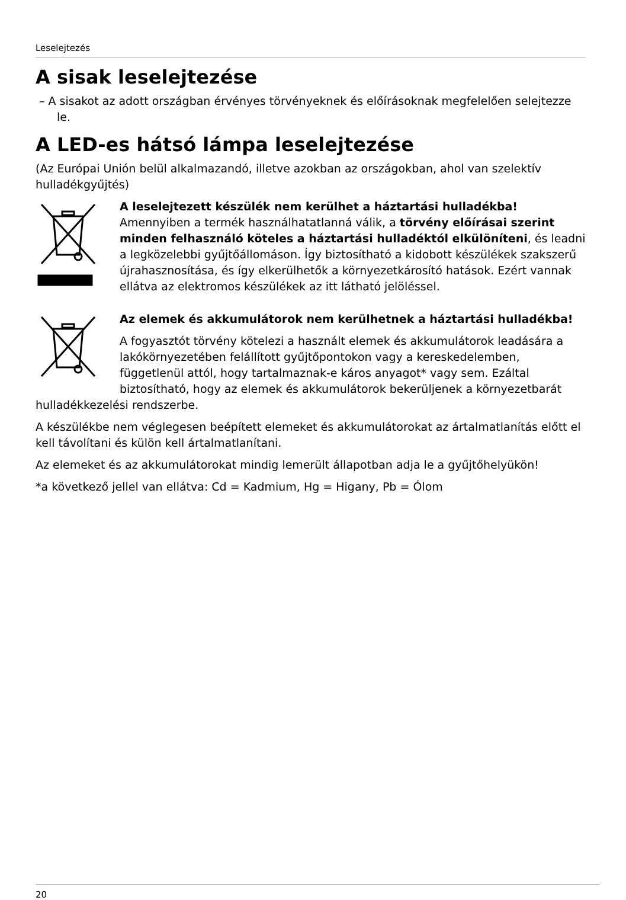Leselejtezés
A sisak leselejtezése
– A sisakot az adott országban érvényes törvényeknek és előírásoknak megfelelő­en selejtezze le.
A LED-es hátsó lámpa leselejtezése
(Az Európai Unión belül alkalmazandó, illetve azokban az országokban, ahol van szelektív hulladékgyűjtés)
A leselejtezett készülék nem kerülhet a háztartási hulladékba!
Amennyiben a termék használhatatlanná válik, a törvény előírásai szerint minden felhasználó köteles a háztartási hulladéktól elkülöníteni, és leadni a legközelebbi gyűjtőállomáson. Így biztosítható a kidobott készülékek szakszerű újrahasznosítása, és így elkerülhetők a környezetkárosító hatások. Ezért vannak ellátva az elektromos készülékek az itt látható jelöléssel.
Az elemek és akkumulátorok nem kerülhetnek a háztartási hulladékba!
A fogyasztót törvény kötelezi a használt elemek és akkumulátorok leadására a lakókörnyezetében felállított gyűjtőpontokon vagy a kereskedelemben, függetlenül attól, hogy tartalmaznak-e káros anyagot* vagy sem. Ezáltal biztosítható, hogy az elemek és akkumulátorok bekerüljenek a környezetbarát hulladékkezelési rendszerbe.
A készülékbe nem véglegesen beépített elemeket és akkumulátorokat az ártalmatlanítás előtt el kell távolítani és külön kell ártalmatlanítani.
Az elemeket és az akkumulátorokat mindig lemerült állapotban adja le a gyűjtőhelyükön!
*a következő jellel van ellátva: Cd = Kadmium, Hg = Higany, Pb = Ólom
20